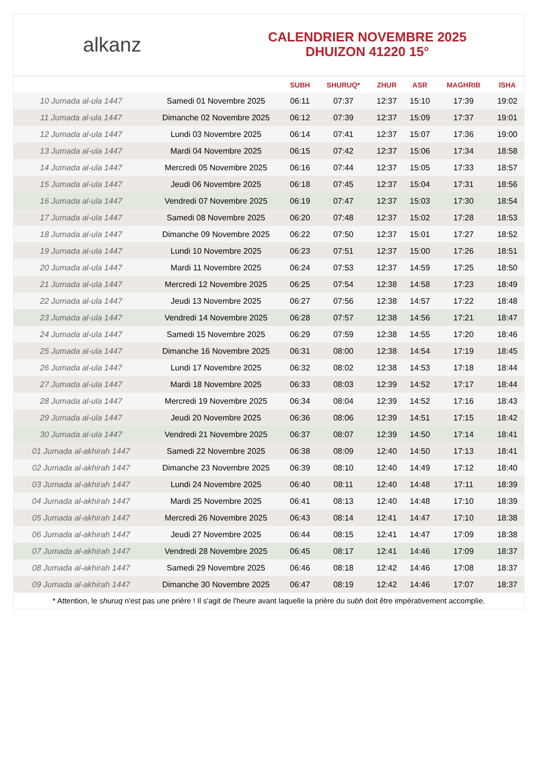alkanz
CALENDRIER NOVEMBRE 2025
DHUIZON 41220 15°
| | | SUBH | SHURUQ* | ZHUR | ASR | MAGHRIB | ISHA |
| --- | --- | --- | --- | --- | --- | --- | --- |
| 10 Jumada al-ula 1447 | Samedi 01 Novembre 2025 | 06:11 | 07:37 | 12:37 | 15:10 | 17:39 | 19:02 |
| 11 Jumada al-ula 1447 | Dimanche 02 Novembre 2025 | 06:12 | 07:39 | 12:37 | 15:09 | 17:37 | 19:01 |
| 12 Jumada al-ula 1447 | Lundi 03 Novembre 2025 | 06:14 | 07:41 | 12:37 | 15:07 | 17:36 | 19:00 |
| 13 Jumada al-ula 1447 | Mardi 04 Novembre 2025 | 06:15 | 07:42 | 12:37 | 15:06 | 17:34 | 18:58 |
| 14 Jumada al-ula 1447 | Mercredi 05 Novembre 2025 | 06:16 | 07:44 | 12:37 | 15:05 | 17:33 | 18:57 |
| 15 Jumada al-ula 1447 | Jeudi 06 Novembre 2025 | 06:18 | 07:45 | 12:37 | 15:04 | 17:31 | 18:56 |
| 16 Jumada al-ula 1447 | Vendredi 07 Novembre 2025 | 06:19 | 07:47 | 12:37 | 15:03 | 17:30 | 18:54 |
| 17 Jumada al-ula 1447 | Samedi 08 Novembre 2025 | 06:20 | 07:48 | 12:37 | 15:02 | 17:28 | 18:53 |
| 18 Jumada al-ula 1447 | Dimanche 09 Novembre 2025 | 06:22 | 07:50 | 12:37 | 15:01 | 17:27 | 18:52 |
| 19 Jumada al-ula 1447 | Lundi 10 Novembre 2025 | 06:23 | 07:51 | 12:37 | 15:00 | 17:26 | 18:51 |
| 20 Jumada al-ula 1447 | Mardi 11 Novembre 2025 | 06:24 | 07:53 | 12:37 | 14:59 | 17:25 | 18:50 |
| 21 Jumada al-ula 1447 | Mercredi 12 Novembre 2025 | 06:25 | 07:54 | 12:38 | 14:58 | 17:23 | 18:49 |
| 22 Jumada al-ula 1447 | Jeudi 13 Novembre 2025 | 06:27 | 07:56 | 12:38 | 14:57 | 17:22 | 18:48 |
| 23 Jumada al-ula 1447 | Vendredi 14 Novembre 2025 | 06:28 | 07:57 | 12:38 | 14:56 | 17:21 | 18:47 |
| 24 Jumada al-ula 1447 | Samedi 15 Novembre 2025 | 06:29 | 07:59 | 12:38 | 14:55 | 17:20 | 18:46 |
| 25 Jumada al-ula 1447 | Dimanche 16 Novembre 2025 | 06:31 | 08:00 | 12:38 | 14:54 | 17:19 | 18:45 |
| 26 Jumada al-ula 1447 | Lundi 17 Novembre 2025 | 06:32 | 08:02 | 12:38 | 14:53 | 17:18 | 18:44 |
| 27 Jumada al-ula 1447 | Mardi 18 Novembre 2025 | 06:33 | 08:03 | 12:39 | 14:52 | 17:17 | 18:44 |
| 28 Jumada al-ula 1447 | Mercredi 19 Novembre 2025 | 06:34 | 08:04 | 12:39 | 14:52 | 17:16 | 18:43 |
| 29 Jumada al-ula 1447 | Jeudi 20 Novembre 2025 | 06:36 | 08:06 | 12:39 | 14:51 | 17:15 | 18:42 |
| 30 Jumada al-ula 1447 | Vendredi 21 Novembre 2025 | 06:37 | 08:07 | 12:39 | 14:50 | 17:14 | 18:41 |
| 01 Jumada al-akhirah 1447 | Samedi 22 Novembre 2025 | 06:38 | 08:09 | 12:40 | 14:50 | 17:13 | 18:41 |
| 02 Jumada al-akhirah 1447 | Dimanche 23 Novembre 2025 | 06:39 | 08:10 | 12:40 | 14:49 | 17:12 | 18:40 |
| 03 Jumada al-akhirah 1447 | Lundi 24 Novembre 2025 | 06:40 | 08:11 | 12:40 | 14:48 | 17:11 | 18:39 |
| 04 Jumada al-akhirah 1447 | Mardi 25 Novembre 2025 | 06:41 | 08:13 | 12:40 | 14:48 | 17:10 | 18:39 |
| 05 Jumada al-akhirah 1447 | Mercredi 26 Novembre 2025 | 06:43 | 08:14 | 12:41 | 14:47 | 17:10 | 18:38 |
| 06 Jumada al-akhirah 1447 | Jeudi 27 Novembre 2025 | 06:44 | 08:15 | 12:41 | 14:47 | 17:09 | 18:38 |
| 07 Jumada al-akhirah 1447 | Vendredi 28 Novembre 2025 | 06:45 | 08:17 | 12:41 | 14:46 | 17:09 | 18:37 |
| 08 Jumada al-akhirah 1447 | Samedi 29 Novembre 2025 | 06:46 | 08:18 | 12:42 | 14:46 | 17:08 | 18:37 |
| 09 Jumada al-akhirah 1447 | Dimanche 30 Novembre 2025 | 06:47 | 08:19 | 12:42 | 14:46 | 17:07 | 18:37 |
* Attention, le shuruq n'est pas une prière ! Il s'agit de l'heure avant laquelle la prière du subh doit être impérativement accomplie.